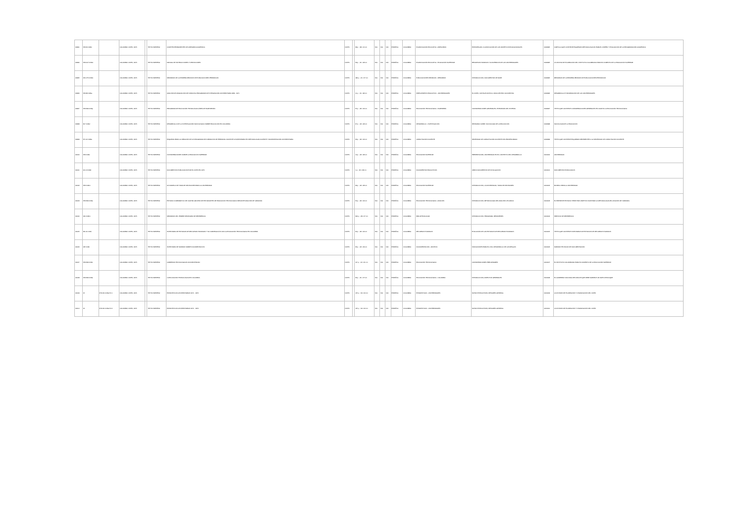| 00991 | 378.34 IC29c | | COLOMBIA: ICFES, 1973 | | TEXTO IMPRESO | COMITÉS PERMANENTES DE ASESORÍA ACADÉMICA | ICFES | | 38 p. ; 28 x 21 cm | N/A | N/A | N/A | ESPAÑOL | COLOMBIA | PLANIFICACIÓN EDUCATIVA - ASESORÍAS | ESTRATEGIAS; CLASIFICACIÓN DE LOS OBJETIVOS EDUCACIONALES | 0000995 | CARTILLA QUE CONTIENE ESQUEMAS METODOLÓGICOS PARA EL DISEÑO Y EVALUACIÓN DE LA PROGRAMACIÓN ACADÉMICA |
| 00994 | 378.107 IC29m | | COLOMBIA: ICFES, 1973 | | TEXTO IMPRESO | MANUAL DE INSTRUCCIONES Y DEFINICIONES | ICFES | | 58 p. ; 21 x 28 cm | N/A | N/A | N/A | ESPAÑOL | COLOMBIA | PLANIFICACIÓN EDUCATIVA - EDUCACIÓN SUPERIOR | RECURSOS HUMANOS Y ACADÉMICOS DE LAS UNIVERSIDADES | 0000995 | LA OFICINA DE PLANEACIÓN DEL INSTITUTO COLOMBIANO PARA EL FOMENTO DE LA EDUCACIÓN SUPERIOR |
| 00995 | 050.175 IC29m | | COLOMBIA: ICFES, 1973 | | TEXTO IMPRESO | MEMORIAS DE LA PRIMERA REUNIÓN DE PUBLICACIONES PERIÓDICAS | ICFES | | 184 p. ; 21 x 27 cm | N/A | N/A | N/A | ESPAÑOL | COLOMBIA | PUBLICACIONES SERIADAS - MEMORIAS | INTRODUCCIÓN; DOCUMENTOS DE BASE | 0000995 | MEMORIAS DE LA PRIMERA REUNIÓN DE PUBLICACIONES PERIÓDICAS |
| 00996 | 378.38 IC29a | | COLOMBIA: ICFES, 1973 | | TEXTO IMPRESO | ANÁLISIS DE ASIGNACIÓN DE FONDOS A PROGRAMAS DE INTEGRACIÓN UNIVERSITARIA 1969 - 1971 | ICFES | | 11 p. ; 21 x 28 cm | N/A | N/A | N/A | ESPAÑOL | COLOMBIA | PRESUPUESTO EDUCATIVO - UNIVERSIDADES | EL ICFES; COSTA ATLÁNTICA; ZONA CENTRO OCCIDENTAL | 0000996 | DESARROLLO E INFORMACIÓN DE LAS UNIVERSIDADES |
| 00997 | 378.334 IC29p | | COLOMBIA: ICFES, 1973 | | TEXTO IMPRESO | PROGRAMA DE EDUCACIÓN TECNOLÓGICA ÁREA DE INGENIERÍAS | ICFES | | 55 p. ; 32 x 18 cm | N/A | N/A | N/A | ESPAÑOL | COLOMBIA | EDUCACIÓN TECNOLÓGICA - INGENIERÍA | CONSIDERACIONES GENERALES; EXPANSIÓN DEL SISTEMA | 0000997 | TEXTO QUE CONTIENE CONSIDERACIONES GENERALES EN CUANTO LA EDUCACIÓN TECNOLÓGICA |
| 00998 | 607 IC29d | | COLOMBIA: ICFES, 1973 | | TEXTO IMPRESO | DESARROLLO DE LA INVESTIGACIÓN SOCIOLÓGICA SOBRE EDUCACIÓN EN COLOMBIA | ICFES | | 37 p. ; 22 x 28 cm | N/A | N/A | N/A | ESPAÑOL | COLOMBIA | DESARROLLO - INVESTIGACIÓN | FERNANDO URIBE; SOCIOLOGÍA DE LA EDUCACIÓN | 0000998 | SOCIOLOGÍA DE LA EDUCACIÓN |
| 00999 | 371.12 IC29e | | COLOMBIA: ICFES, 1973 | | TEXTO IMPRESO | ESQUEMA PARA LA CREACIÓN DE UN PROGRAMA DE FORMACIÓN DE PERSONAL DOCENTE UNIVERSITARIO EN METODOLOGÍA DOCENTE Y ADMINISTRACIÓN UNIVERSITARIA | ICFES | | 33 p. ; 32 x 18 cm | N/A | N/A | N/A | ESPAÑOL | COLOMBIA | CAPACITACIÓN DOCENTE | NECESIDAD DE CAPACITACIÓN DOCENTE DEL PROFESORADO | 0000999 | TEXTO QUE CONTIENE ESQUEMAS REFERENTES A LA NECESIDAD DE CAPACITACIÓN DOCENTE |
| 01000 | 378 IC29c | | COLOMBIA: ICFES, 1973 | | TEXTO IMPRESO | CONSIDERACIONES SOBRE LA EDUCACIÓN SUPERIOR | ICFES | | 14 p. ; 22 x 28 cm | N/A | N/A | N/A | ESPAÑOL | COLOMBIA | EDUCACIÓN SUPERIOR | PRESENTACIÓN; UNIVERSIDAD EN EL CONTEXTO DEL DESARROLLO | 0001000 | UNIVERSIDAD |
| 01001 | 001.2 IC29d | | COLOMBIA: ICFES, 1973 | | TEXTO IMPRESO | DOCUMENTOS PUBLICADOS POR EL ICFES EN 1973 | ICFES | | 1 p. ; 22 x 28 cm | N/A | N/A | N/A | ESPAÑOL | COLOMBIA | DOCUMENTOS EDUCATIVOS | LIBRO DOCUMENTOS DE DIVULGACIÓN | 0001001 | DOCUMENTOS PUBLICADOS |
| 01002 | 378 IC29m | | COLOMBIA: ICFES, 1973 | | TEXTO IMPRESO | UN MODELO DE TOMA DE DECISIONES PARA LA UNIVERSIDAD | ICFES | | 39 p. ; 22 x 28 cm | N/A | N/A | N/A | ESPAÑOL | COLOMBIA | EDUCACIÓN SUPERIOR | INTRODUCCIÓN; LA UNIVERSIDAD; TOMA DE DECISIONES | 0001002 | MODELO PARA LA UNIVERSIDAD |
| 01003 | 378.334 IC29e | | COLOMBIA: ICFES, 1973 | | TEXTO IMPRESO | ESTUDIO COMPARATIVO DE CUATRO GRUPOS DE ESTUDIANTES DE EDUCACIÓN TECNOLÓGICA MEDIANTE ANÁLISIS DE VARIANZA | ICFES | | 56 p. ; 32 x 18 cm | N/A | N/A | N/A | ESPAÑOL | COLOMBIA | EDUCACIÓN TECNOLÓGICA - ANÁLISIS | INTRODUCCIÓN; METODOLOGÍA DEL ANÁLISIS UTILIZADO | 0001003 | EL PRESENTE ESTUDIO TIENE POR OBJETIVO MOSTRAR LA METODOLOGÍA DEL ANÁLISIS DE VARIANZA |
| 01004 | 020 IC29m | | COLOMBIA: ICFES, 1973 | | TEXTO IMPRESO | MEMORIAS DEL PRIMER SEMINARIO DE REFERENCIA | ICFES | | 304 p. ; 28 x 27 cm | N/A | N/A | N/A | ESPAÑOL | COLOMBIA | BIBLIOTECOLOGÍA | INTRODUCCIÓN; PROGRAMA; RESÚMENES | 0001004 | SERVICIO DE REFERENCIA |
| 01005 | 331.11 IC29i | | COLOMBIA: ICFES, 1973 | | TEXTO IMPRESO | INVENTARIO DE ESTUDIOS DE RECURSOS HUMANOS Y SU CORRELACIÓN CON LA EDUCACIÓN TECNOLÓGICA EN COLOMBIA | ICFES | | 30 p. ; 32 x 18 cm | N/A | N/A | N/A | ESPAÑOL | COLOMBIA | RECURSOS HUMANOS | EVOLUCIÓN DE LOS ESTUDIOS DE RECURSOS HUMANOS | 0001005 | TEXTO QUE CONTIENE INVENTARIOS DE ESTUDIOS DE RECURSOS HUMANOS |
| 01006 | 025 IC29i | | COLOMBIA: ICFES, 1973 | | TEXTO IMPRESO | INVENTARIO DE NORMAS SOBRE DOCUMENTACIÓN | ICFES | | 36 p. ; 22 x 29 cm | N/A | N/A | N/A | ESPAÑOL | COLOMBIA | DOCUMENTACIÓN - ARCHIVO | INDICACIONES PARA EL USO; DESARROLLO DE LAS REGLAS | 0001006 | NORMAS TÉCNICAS DE DOCUMENTACIÓN |
| 01007 | 378.334 IC29c | | COLOMBIA: ICFES, 1973 | | TEXTO IMPRESO | CARRERAS TECNOLÓGICAS UNA NECESIDAD | ICFES | | 117 p. ; 16 x 21 cm | N/A | N/A | N/A | ESPAÑOL | COLOMBIA | EDUCACIÓN TECNOLÓGICA | CONSIDERACIONES PRELIMINARES | 0001007 | EL INSTITUTO COLOMBIANO PARA EL FOMENTO DE LA EDUCACIÓN SUPERIOR |
| 01008 | 378.334 IC29e | | COLOMBIA: ICFES, 1973 | | TEXTO IMPRESO | LA EDUCACIÓN TECNOLÓGICA EN COLOMBIA | ICFES | | 36 p. ; 21 x 27 cm | N/A | N/A | N/A | ESPAÑOL | COLOMBIA | EDUCACIÓN TECNOLÓGICA - COLOMBIA | INTRODUCCIÓN; ASPECTOS GENERALES | 0001008 | EL GOBIERNO NACIONAL RECONOCE QUE DEBE DARSELE UN NUEVO ENFOQUE |
| 01009 | 15 | 378.161 IC29e EJ.1 | COLOMBIA: ICFES, 1974 | | TEXTO IMPRESO | ESTADÍSTICAS UNIVERSITARIAS 1971 - 1972 | ICFES | | 137 p. ; 30 x 24 cm | N/A | N/A | N/A | ESPAÑOL | COLOMBIA | ESTADÍSTICAS - UNIVERSIDADES | NOTAS EXPLICATIVAS; RESUMEN GENERAL | 0001009 | LA DIVISIÓN DE PLANEACIÓN Y FINANCIACIÓN DEL ICFES |
| 01010 | 16 | 378.161 IC29e EJ.2 | COLOMBIA: ICFES, 1974 | | TEXTO IMPRESO | ESTADÍSTICAS UNIVERSITARIAS 1971 - 1972 | ICFES | | 137 p. ; 30 x 24 cm | N/A | N/A | N/A | ESPAÑOL | COLOMBIA | ESTADÍSTICAS - UNIVERSIDADES | NOTAS EXPLICATIVAS; RESUMEN GENERAL | 0001010 | LA DIVISIÓN DE PLANEACIÓN Y FINANCIACIÓN DEL ICFES |